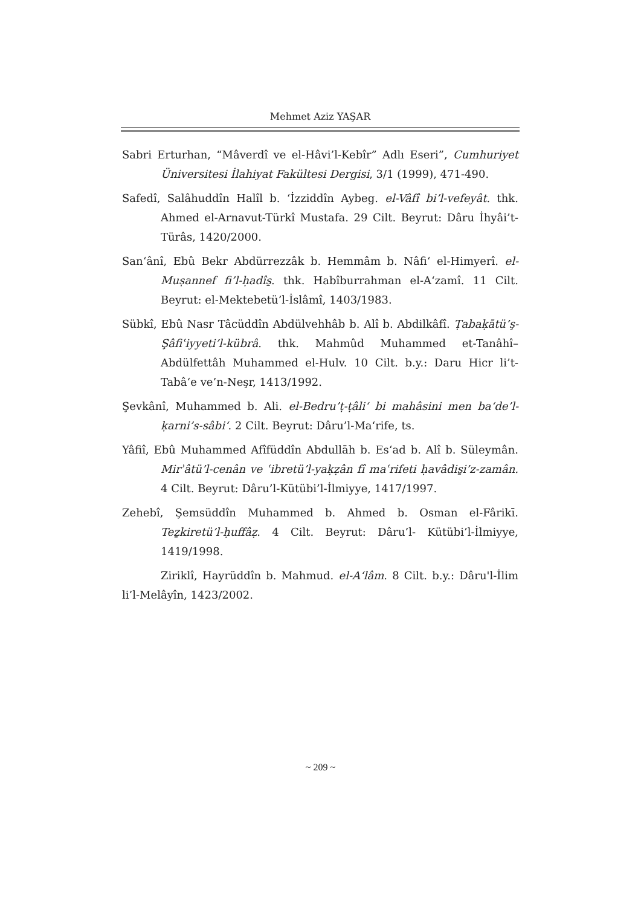Mehmet Aziz YAŞAR
Sabri Erturhan, “Mâverdî ve el-Hâvi’l-Kebîr” Adlı Eseri”, Cumhuriyet Üniversitesi İlahiyat Fakültesi Dergisi, 3/1 (1999), 471-490.
Safedî, Salâhuddîn Halîl b. ‘İzziddîn Aybeg. el-Vâfî bi’l-vefeyât. thk. Ahmed el-Arnavut-Türkî Mustafa. 29 Cilt. Beyrut: Dâru İhyâi’t-Türâs, 1420/2000.
San‘ânî, Ebû Bekr Abdürrezzâk b. Hemmâm b. Nâfi‘ el-Himyerî. el-Muṣannef fi’l-ḥadîs̱. thk. Habîburrahman el-A‘zamî. 11 Cilt. Beyrut: el-Mektebetü’l-İslâmî, 1403/1983.
Sübkî, Ebû Nasr Tâcüddîn Abdülvehhâb b. Alî b. Abdilkâfî. Ṭabaḳātü’ş-Şâfiʿiyyeti’l-kübrâ. thk. Mahmûd Muhammed et-Tanâhî–Abdülfettâh Muhammed el-Hulv. 10 Cilt. b.y.: Daru Hicr li’t-Tabâ‘e ve’n-Neşr, 1413/1992.
Şevkânî, Muhammed b. Ali. el-Bedru’ṭ-ṭâli‘ bi mahâsini men ba‘de’l-ḳarni’s-sâbi‘. 2 Cilt. Beyrut: Dâru’l-Ma‘rife, ts.
Yâfiî, Ebû Muhammed Afîfüddîn Abdullāh b. Es‘ad b. Alî b. Süleymân. Mirʾâtü’l-cenân ve ʿibretü’l-yaḳẓân fî maʿrifeti ḥavâdis̱i’z-zamân. 4 Cilt. Beyrut: Dâru’l-Kütübi’l-İlmiyye, 1417/1997.
Zehebî, Şemsüddîn Muhammed b. Ahmed b. Osman el-Fârikī. Teẕkiretü’l-ḥuffâẓ. 4 Cilt. Beyrut: Dâru’l- Kütübi’l-İlmiyye, 1419/1998.
Ziriklî, Hayrüddîn b. Mahmud. el-A‘lâm. 8 Cilt. b.y.: Dâru'l-İlim li’l-Melâyîn, 1423/2002.
~ 209 ~